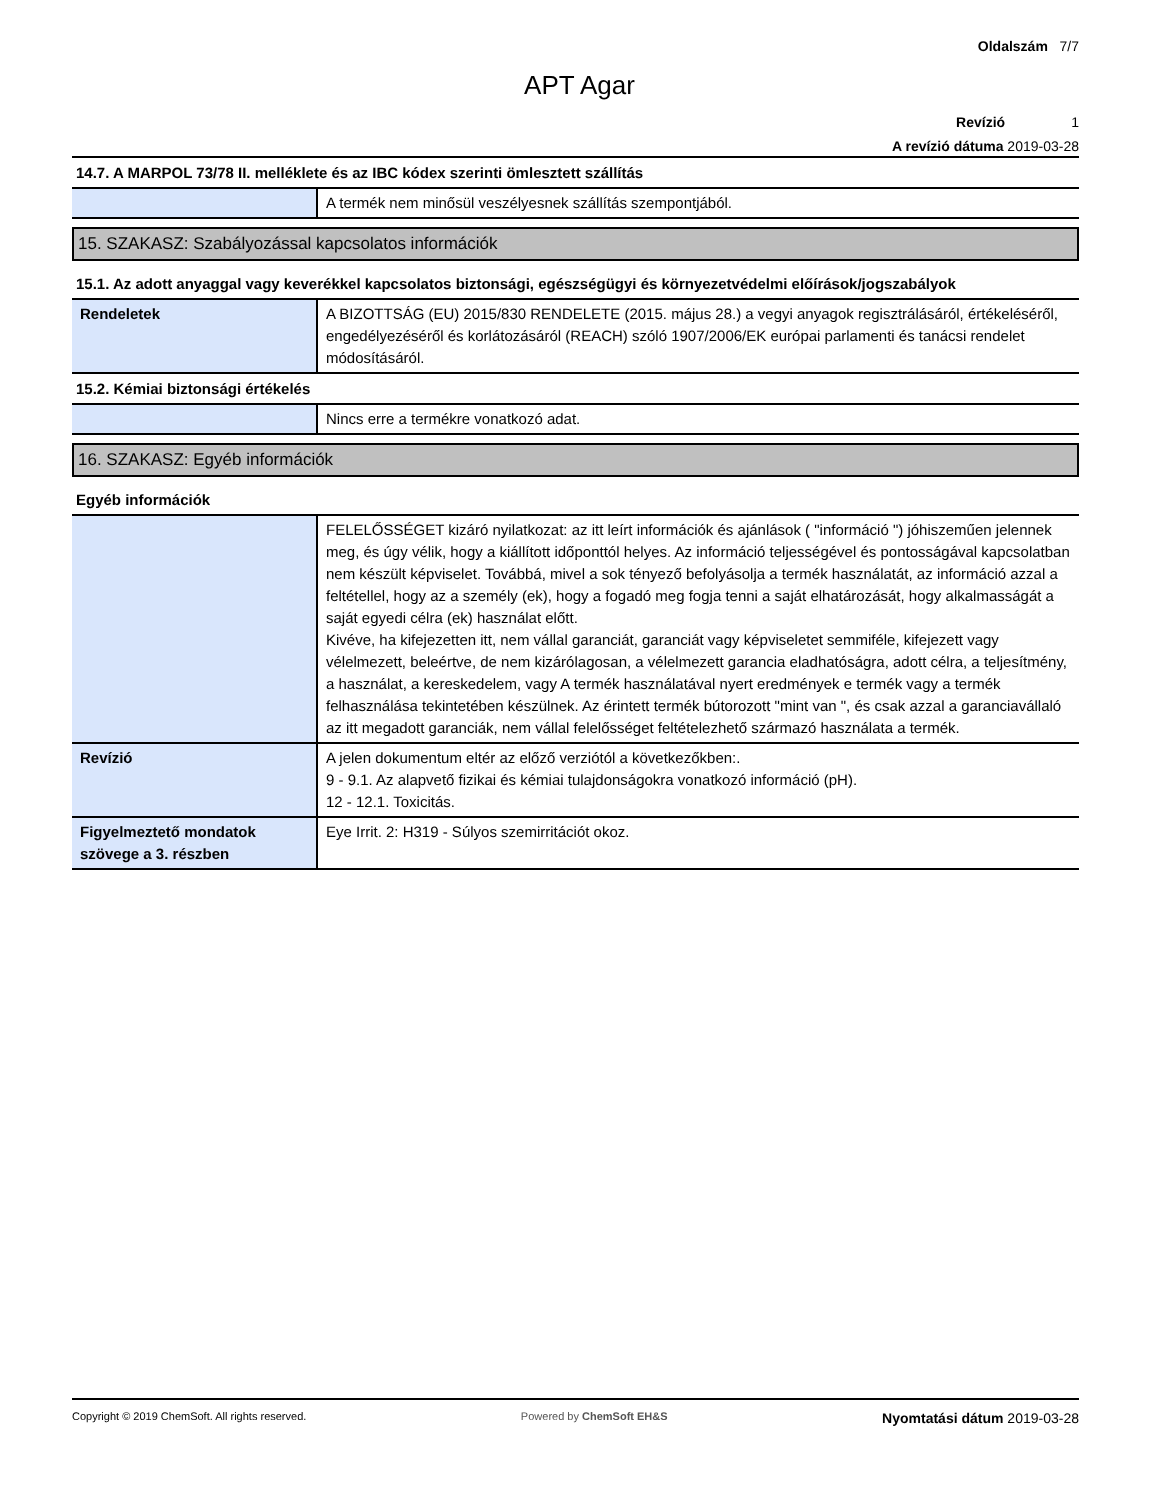Oldalszám 7/7
APT Agar
Revízió 1
A revízió dátuma 2019-03-28
14.7. A MARPOL 73/78 II. melléklete és az IBC kódex szerinti ömlesztett szállítás
| | A termék nem minősül veszélyesnek szállítás szempontjából. |
15. SZAKASZ: Szabályozással kapcsolatos információk
15.1. Az adott anyaggal vagy keverékkel kapcsolatos biztonsági, egészségügyi és környezetvédelmi előírások/jogszabályok
| Rendeletek | A BIZOTTSÁG (EU) 2015/830 RENDELETE (2015. május 28.) a vegyi anyagok regisztrálásáról, értékeléséről, engedélyezéséről és korlátozásáról (REACH) szóló 1907/2006/EK európai parlamenti és tanácsi rendelet módosításáról. |
15.2. Kémiai biztonsági értékelés
| | Nincs erre a termékre vonatkozó adat. |
16. SZAKASZ: Egyéb információk
Egyéb információk
| | FELELŐSSÉGET kizáró nyilatkozat: az itt leírt információk és ajánlások ( "információ ") jóhiszeműen jelennek meg, és úgy vélik, hogy a kiállított időponttól helyes. Az információ teljességével és pontosságával kapcsolatban nem készült képviselet. Továbbá, mivel a sok tényező befolyásolja a termék használatát, az információ azzal a feltétellel, hogy az a személy (ek), hogy a fogadó meg fogja tenni a saját elhatározását, hogy alkalmasságát a saját egyedi célra (ek) használat előtt. Kivéve, ha kifejezetten itt, nem vállal garanciát, garanciát vagy képviseletet semmiféle, kifejezett vagy vélelmezett, beleértve, de nem kizárólagosan, a vélelmezett garancia eladhatóságra, adott célra, a teljesítmény, a használat, a kereskedelem, vagy A termék használatával nyert eredmények e termék vagy a termék felhasználása tekintetében készülnek. Az érintett termék bútorozott "mint van ", és csak azzal a garanciavállaló az itt megadott garanciák, nem vállal felelősséget feltételezhető származó használata a termék. |
| Revízió | A jelen dokumentum eltér az előző verziótól a következőkben:. 9 - 9.1. Az alapvető fizikai és kémiai tulajdonságokra vonatkozó információ (pH). 12 - 12.1. Toxicitás. |
| Figyelmeztető mondatok szövege a 3. részben | Eye Irrit. 2: H319 - Súlyos szemirritációt okoz. |
Copyright © 2019 ChemSoft. All rights reserved. Powered by ChemSoft EH&S Nyomtatási dátum 2019-03-28